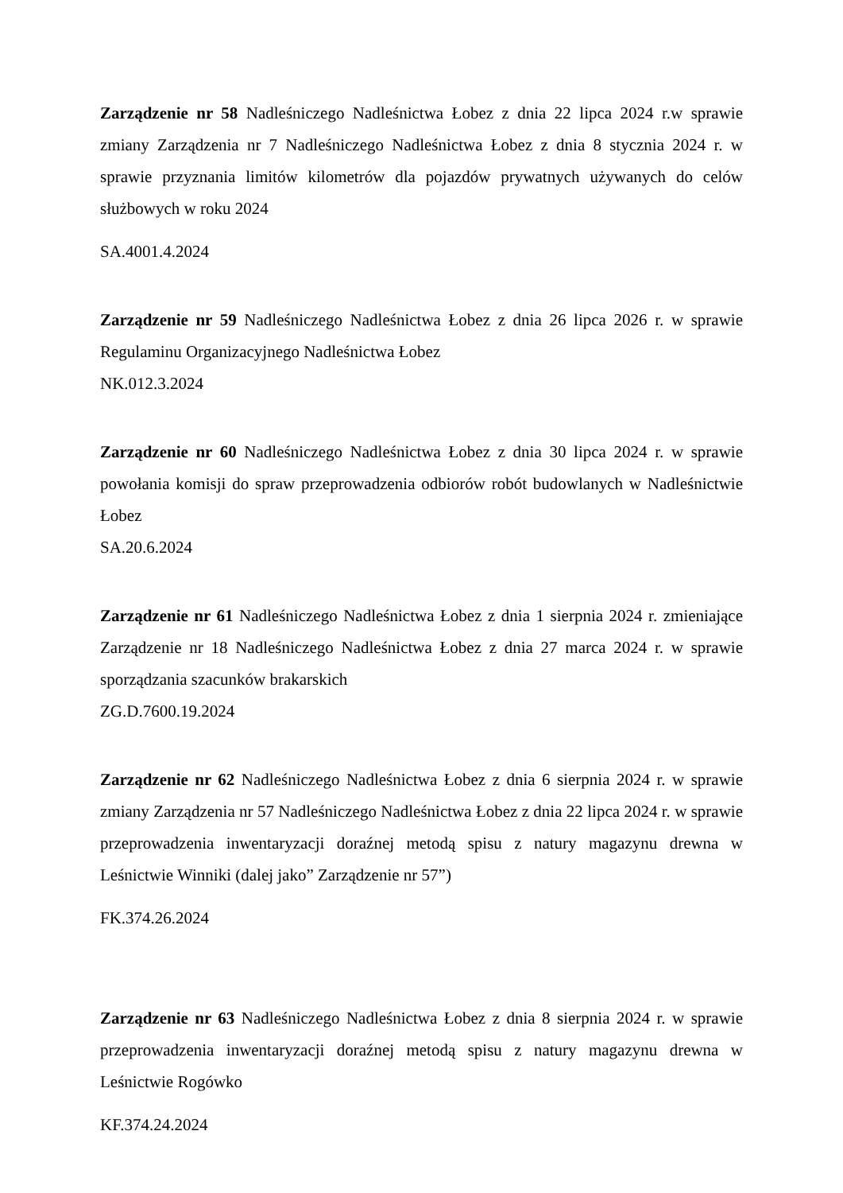Zarządzenie nr 58 Nadleśniczego Nadleśnictwa Łobez z dnia 22 lipca 2024 r.w sprawie zmiany Zarządzenia nr 7 Nadleśniczego Nadleśnictwa Łobez z dnia 8 stycznia 2024 r. w sprawie przyznania limitów kilometrów dla pojazdów prywatnych używanych do celów służbowych w roku 2024
SA.4001.4.2024
Zarządzenie nr 59 Nadleśniczego Nadleśnictwa Łobez z dnia 26 lipca 2026 r. w sprawie Regulaminu Organizacyjnego Nadleśnictwa Łobez
NK.012.3.2024
Zarządzenie nr 60 Nadleśniczego Nadleśnictwa Łobez z dnia 30 lipca 2024 r. w sprawie powołania komisji do spraw przeprowadzenia odbiorów robót budowlanych w Nadleśnictwie Łobez
SA.20.6.2024
Zarządzenie nr 61 Nadleśniczego Nadleśnictwa Łobez z dnia 1 sierpnia 2024 r. zmieniające Zarządzenie nr 18 Nadleśniczego Nadleśnictwa Łobez z dnia 27 marca 2024 r. w sprawie sporządzania szacunków brakarskich
ZG.D.7600.19.2024
Zarządzenie nr 62 Nadleśniczego Nadleśnictwa Łobez z dnia 6 sierpnia 2024 r. w sprawie zmiany Zarządzenia nr 57 Nadleśniczego Nadleśnictwa Łobez z dnia 22 lipca 2024 r. w sprawie przeprowadzenia inwentaryzacji doraźnej metodą spisu z natury magazynu drewna w Leśnictwie Winniki (dalej jako” Zarządzenie nr 57”)
FK.374.26.2024
Zarządzenie nr 63 Nadleśniczego Nadleśnictwa Łobez z dnia 8 sierpnia 2024 r. w sprawie przeprowadzenia inwentaryzacji doraźnej metodą spisu z natury magazynu drewna w Leśnictwie Rogówko
KF.374.24.2024